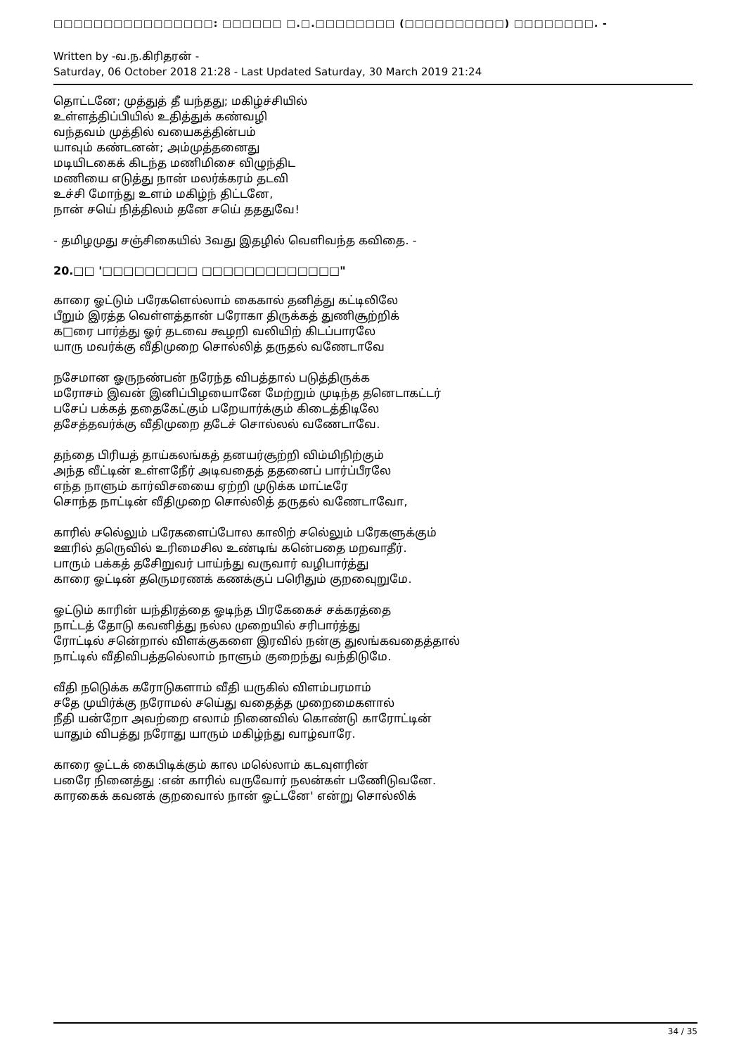□□□□□□□□□□□□□□□□: □□□□□□ □.□.□□□□□□□□ (□□□□□□□□□□) □□□□□□□□. -
Written by -வ.ந.கிரிதரன் -
Saturday, 06 October 2018 21:28 - Last Updated Saturday, 30 March 2019 21:24
தொட்டனே; முத்துத் தீ யந்தது; மகிழ்ச்சியில்
உள்ளத்திப்பியில் உதித்துக் கண்வழி
வந்தவம் முத்தில் வயைகத்தின்பம்
யாவும் கண்டனன்; அம்முத்தனைது
மடியிடகைக் கிடந்த மணிமிசை விழுந்திட
மணியை எடுத்து நான் மலர்க்கரம் தடவி
உச்சி மோந்து உளம் மகிழ்ந் திட்டனே,
நான் சயெ் நித்திலம் தனே சயெ் தததுவே!
- தமிழமுது சஞ்சிகையில் 3வது இதழில் வெளிவந்த கவிதை. -
20.□□ '□□□□□□□□□ □□□□□□□□□□□□□"
காரை ஓட்டும் பரேகளெல்லாம் கைகால் தனித்து கட்டிலிலே
பீறும் இரத்த வெள்ளத்தான் பரோகா திருக்கத் துணிசூற்றிக்
க□ரை பார்த்து ஓர் தடவை கூழறி வலியிற் கிடப்பாரலே
யாரு மவர்க்கு வீதிமுறை சொல்லித் தருதல் வணேடாவே
நசேமான ஓருநண்பன் நரேந்த விபத்தால் படுத்திருக்க
மரோசம் இவன் இனிப்பிழயைானே மேற்றும் முடிந்த தனெடாகட்டர்
பசேப் பக்கத் ததைகேட்கும் பறேயார்க்கும் கிடைத்திடிலே
தசேத்தவர்க்கு வீதிமுறை தடேச் சொல்லல் வணேடாவே.
தந்தை பிரியத் தாய்கலங்கத் தனயர்சூற்றி விம்மிநிற்கும்
அந்த வீட்டின் உள்ளநேீர் அடிவதைத் ததனைப் பார்ப்பீரலே
எந்த நாளும் கார்விசயைை ஏற்றி முடுக்க மாட்டீரே
சொந்த நாட்டின் வீதிமுறை சொல்லித் தருதல் வணேடாவோ,
காரில் சலெ்லும் பரேகளைப்போல காலிற் சலெ்லும் பரேகளுக்கும்
ஊரில் தருெவில் உரிமைசில உண்டிங் கனெ்பதை மறவாதீர்.
பாரும் பக்கத் தசேிறுவர் பாய்ந்து வருவார் வழிபார்த்து
காரை ஓட்டின் தருெமரணக் கணக்குப் பரிெதும் குறவைுறுமே.
ஓட்டும் காரின் யந்திரத்தை ஓடிந்த பிரகேகைச் சக்கரத்தை
நாட்டத் தோடு கவனித்து நல்ல முறையில் சரிபார்த்து
ரோட்டில் சனெ்றால் விளக்குகளை இரவில் நன்கு துலங்கவதைத்தால்
நாட்டில் வீதிவிபத்தலெ்லாம் நாளும் குறைந்து வந்திடுமே.
வீதி நடுெக்க கரோடுகளாம் வீதி யருகில் விளம்பரமாம்
சதே முயிர்க்கு நரோமல் சயெ்து வதைத்த முறைமைகளால்
நீதி யன்றோ அவற்றை எலாம் நினைவில் கொண்டு காரோட்டின்
யாதும் விபத்து நரோது யாரும் மகிழ்ந்து வாழ்வாரே.
காரை ஓட்டக் கைபிடிக்கும் கால மலெ்லாம் கடவுளரின்
பரேை நினைத்து :என் காரில் வருவோர் நலன்கள் பணேிடுவனே.
காரகைக் கவனக் குறவைால் நான் ஓட்டனே' என்று சொல்லிக்
34 / 35